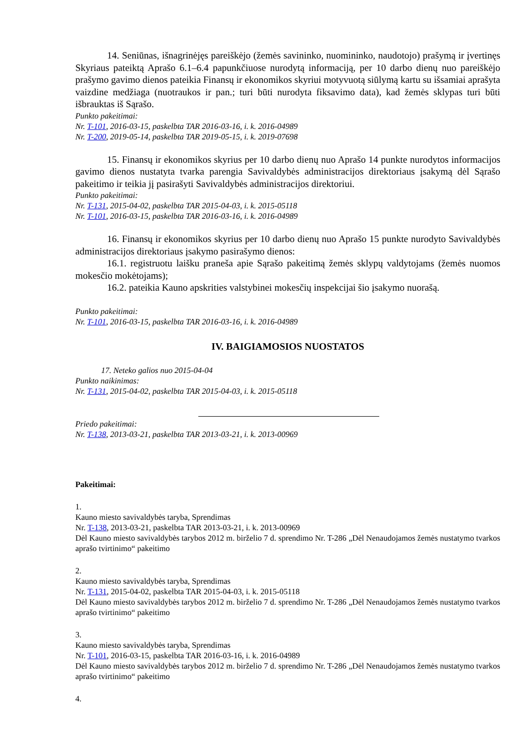14. Seniūnas, išnagrinėjęs pareiškėjo (žemės savininko, nuomininko, naudotojo) prašymą ir įvertinęs Skyriaus pateiktą Aprašo 6.1–6.4 papunkčiuose nurodytą informaciją, per 10 darbo dienų nuo pareiškėjo prašymo gavimo dienos pateikia Finansų ir ekonomikos skyriui motyvuotą siūlymą kartu su išsamiai aprašyta vaizdine medžiaga (nuotraukos ir pan.; turi būti nurodyta fiksavimo data), kad žemės sklypas turi būti išbrauktas iš Sąrašo.
Punkto pakeitimai:
Nr. T-101, 2016-03-15, paskelbta TAR 2016-03-16, i. k. 2016-04989
Nr. T-200, 2019-05-14, paskelbta TAR 2019-05-15, i. k. 2019-07698
15. Finansų ir ekonomikos skyrius per 10 darbo dienų nuo Aprašo 14 punkte nurodytos informacijos gavimo dienos nustatyta tvarka parengia Savivaldybės administracijos direktoriaus įsakymą dėl Sąrašo pakeitimo ir teikia jį pasirašyti Savivaldybės administracijos direktoriui.
Punkto pakeitimai:
Nr. T-131, 2015-04-02, paskelbta TAR 2015-04-03, i. k. 2015-05118
Nr. T-101, 2016-03-15, paskelbta TAR 2016-03-16, i. k. 2016-04989
16. Finansų ir ekonomikos skyrius per 10 darbo dienų nuo Aprašo 15 punkte nurodyto Savivaldybės administracijos direktoriaus įsakymo pasirašymo dienos:
16.1. registruotu laišku praneša apie Sąrašo pakeitimą žemės sklypų valdytojams (žemės nuomos mokesčio mokėtojams);
16.2. pateikia Kauno apskrities valstybinei mokesčių inspekcijai šio įsakymo nuorašą.
Punkto pakeitimai:
Nr. T-101, 2016-03-15, paskelbta TAR 2016-03-16, i. k. 2016-04989
IV. BAIGIAMOSIOS NUOSTATOS
17. Neteko galios nuo 2015-04-04
Punkto naikinimas:
Nr. T-131, 2015-04-02, paskelbta TAR 2015-04-03, i. k. 2015-05118
Priedo pakeitimai:
Nr. T-138, 2013-03-21, paskelbta TAR 2013-03-21, i. k. 2013-00969
Pakeitimai:
1.
Kauno miesto savivaldybės taryba, Sprendimas
Nr. T-138, 2013-03-21, paskelbta TAR 2013-03-21, i. k. 2013-00969
Dėl Kauno miesto savivaldybės tarybos 2012 m. birželio 7 d. sprendimo Nr. T-286 „Dėl Nenaudojamos žemės nustatymo tvarkos aprašo tvirtinimo“ pakeitimo
2.
Kauno miesto savivaldybės taryba, Sprendimas
Nr. T-131, 2015-04-02, paskelbta TAR 2015-04-03, i. k. 2015-05118
Dėl Kauno miesto savivaldybės tarybos 2012 m. birželio 7 d. sprendimo Nr. T-286 „Dėl Nenaudojamos žemės nustatymo tvarkos aprašo tvirtinimo“ pakeitimo
3.
Kauno miesto savivaldybės taryba, Sprendimas
Nr. T-101, 2016-03-15, paskelbta TAR 2016-03-16, i. k. 2016-04989
Dėl Kauno miesto savivaldybės tarybos 2012 m. birželio 7 d. sprendimo Nr. T-286 „Dėl Nenaudojamos žemės nustatymo tvarkos aprašo tvirtinimo“ pakeitimo
4.